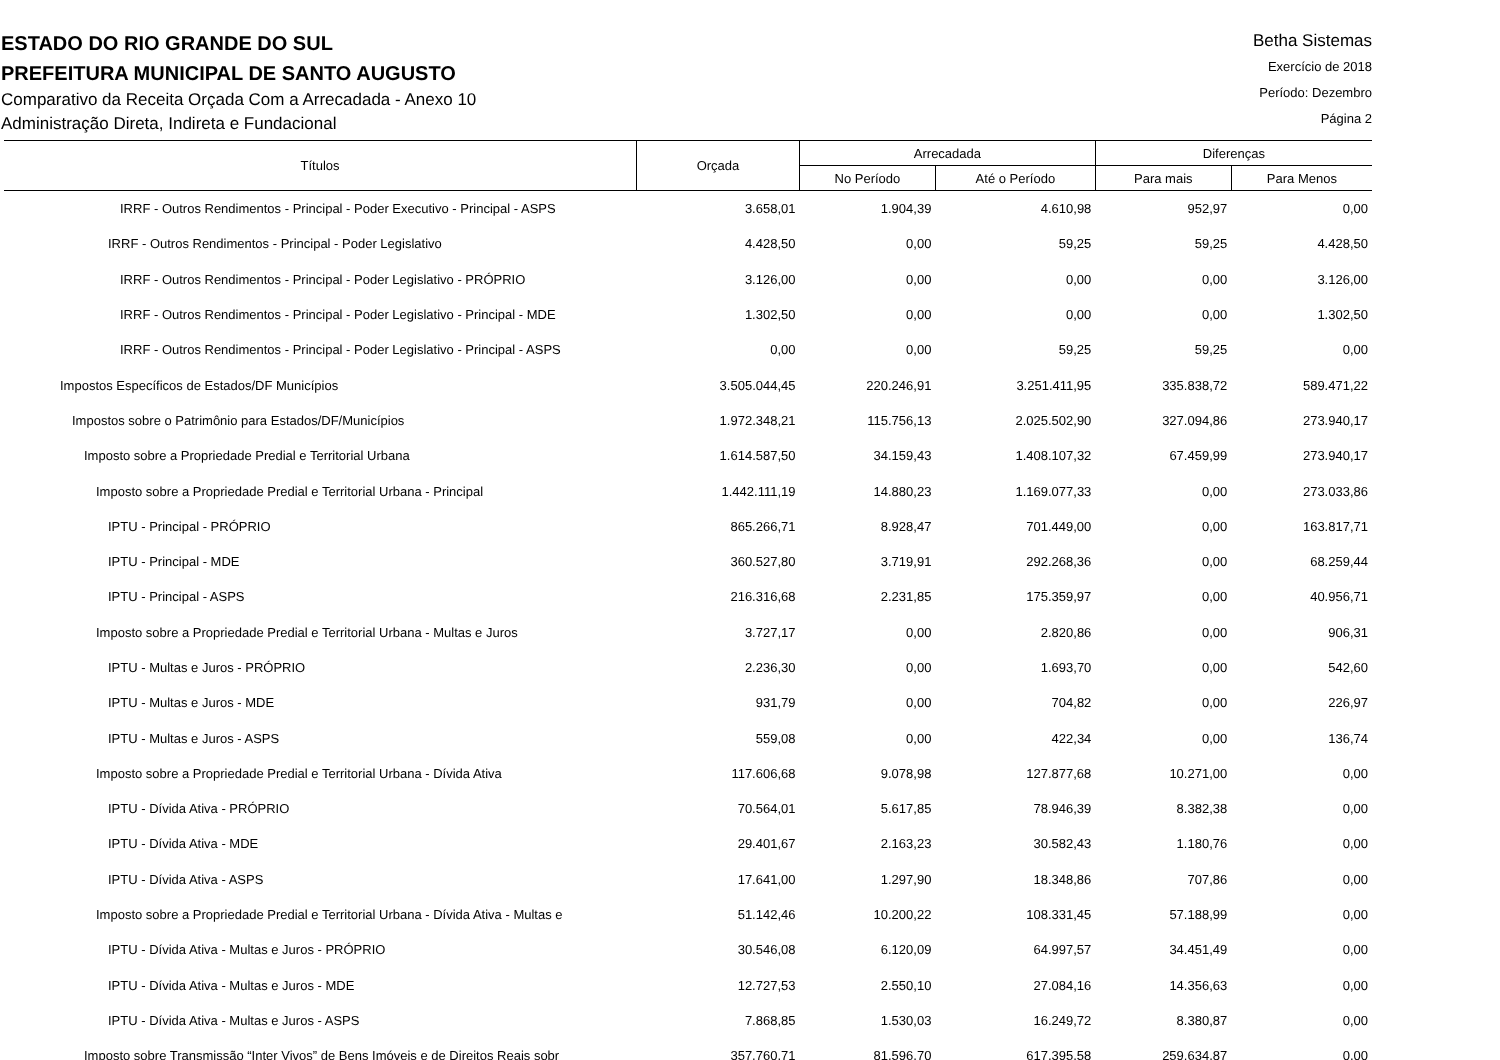ESTADO DO RIO GRANDE DO SUL
PREFEITURA MUNICIPAL DE SANTO AUGUSTO
Comparativo da Receita Orçada Com a Arrecadada - Anexo 10
Administração Direta, Indireta e Fundacional
Betha Sistemas
Exercício de 2018
Período: Dezembro
Página 2
| Títulos | Orçada | Arrecadada | | Diferenças | |
| --- | --- | --- | --- | --- | --- |
| | | No Período | Até o Período | Para mais | Para Menos |
| IRRF - Outros Rendimentos - Principal - Poder Executivo - Principal - ASPS | 3.658,01 | 1.904,39 | 4.610,98 | 952,97 | 0,00 |
| IRRF - Outros Rendimentos - Principal - Poder Legislativo | 4.428,50 | 0,00 | 59,25 | 59,25 | 4.428,50 |
| IRRF - Outros Rendimentos - Principal - Poder Legislativo - PRÓPRIO | 3.126,00 | 0,00 | 0,00 | 0,00 | 3.126,00 |
| IRRF - Outros Rendimentos - Principal - Poder Legislativo - Principal - MDE | 1.302,50 | 0,00 | 0,00 | 0,00 | 1.302,50 |
| IRRF - Outros Rendimentos - Principal - Poder Legislativo - Principal - ASPS | 0,00 | 0,00 | 59,25 | 59,25 | 0,00 |
| Impostos Específicos de Estados/DF Municípios | 3.505.044,45 | 220.246,91 | 3.251.411,95 | 335.838,72 | 589.471,22 |
| Impostos sobre o Patrimônio para Estados/DF/Municípios | 1.972.348,21 | 115.756,13 | 2.025.502,90 | 327.094,86 | 273.940,17 |
| Imposto sobre a Propriedade Predial e Territorial Urbana | 1.614.587,50 | 34.159,43 | 1.408.107,32 | 67.459,99 | 273.940,17 |
| Imposto sobre a Propriedade Predial e Territorial Urbana - Principal | 1.442.111,19 | 14.880,23 | 1.169.077,33 | 0,00 | 273.033,86 |
| IPTU - Principal - PRÓPRIO | 865.266,71 | 8.928,47 | 701.449,00 | 0,00 | 163.817,71 |
| IPTU - Principal - MDE | 360.527,80 | 3.719,91 | 292.268,36 | 0,00 | 68.259,44 |
| IPTU - Principal - ASPS | 216.316,68 | 2.231,85 | 175.359,97 | 0,00 | 40.956,71 |
| Imposto sobre a Propriedade Predial e Territorial Urbana - Multas e Juros | 3.727,17 | 0,00 | 2.820,86 | 0,00 | 906,31 |
| IPTU - Multas e Juros - PRÓPRIO | 2.236,30 | 0,00 | 1.693,70 | 0,00 | 542,60 |
| IPTU - Multas e Juros - MDE | 931,79 | 0,00 | 704,82 | 0,00 | 226,97 |
| IPTU - Multas e Juros - ASPS | 559,08 | 0,00 | 422,34 | 0,00 | 136,74 |
| Imposto sobre a Propriedade Predial e Territorial Urbana - Dívida Ativa | 117.606,68 | 9.078,98 | 127.877,68 | 10.271,00 | 0,00 |
| IPTU - Dívida Ativa - PRÓPRIO | 70.564,01 | 5.617,85 | 78.946,39 | 8.382,38 | 0,00 |
| IPTU - Dívida Ativa - MDE | 29.401,67 | 2.163,23 | 30.582,43 | 1.180,76 | 0,00 |
| IPTU - Dívida Ativa - ASPS | 17.641,00 | 1.297,90 | 18.348,86 | 707,86 | 0,00 |
| Imposto sobre a Propriedade Predial e Territorial Urbana - Dívida Ativa - Multas e | 51.142,46 | 10.200,22 | 108.331,45 | 57.188,99 | 0,00 |
| IPTU - Dívida Ativa - Multas e Juros - PRÓPRIO | 30.546,08 | 6.120,09 | 64.997,57 | 34.451,49 | 0,00 |
| IPTU - Dívida Ativa - Multas e Juros - MDE | 12.727,53 | 2.550,10 | 27.084,16 | 14.356,63 | 0,00 |
| IPTU - Dívida Ativa - Multas e Juros - ASPS | 7.868,85 | 1.530,03 | 16.249,72 | 8.380,87 | 0,00 |
| Imposto sobre Transmissão “Inter Vivos” de Bens Imóveis e de Direitos Reais sobr | 357.760,71 | 81.596,70 | 617.395,58 | 259.634,87 | 0,00 |